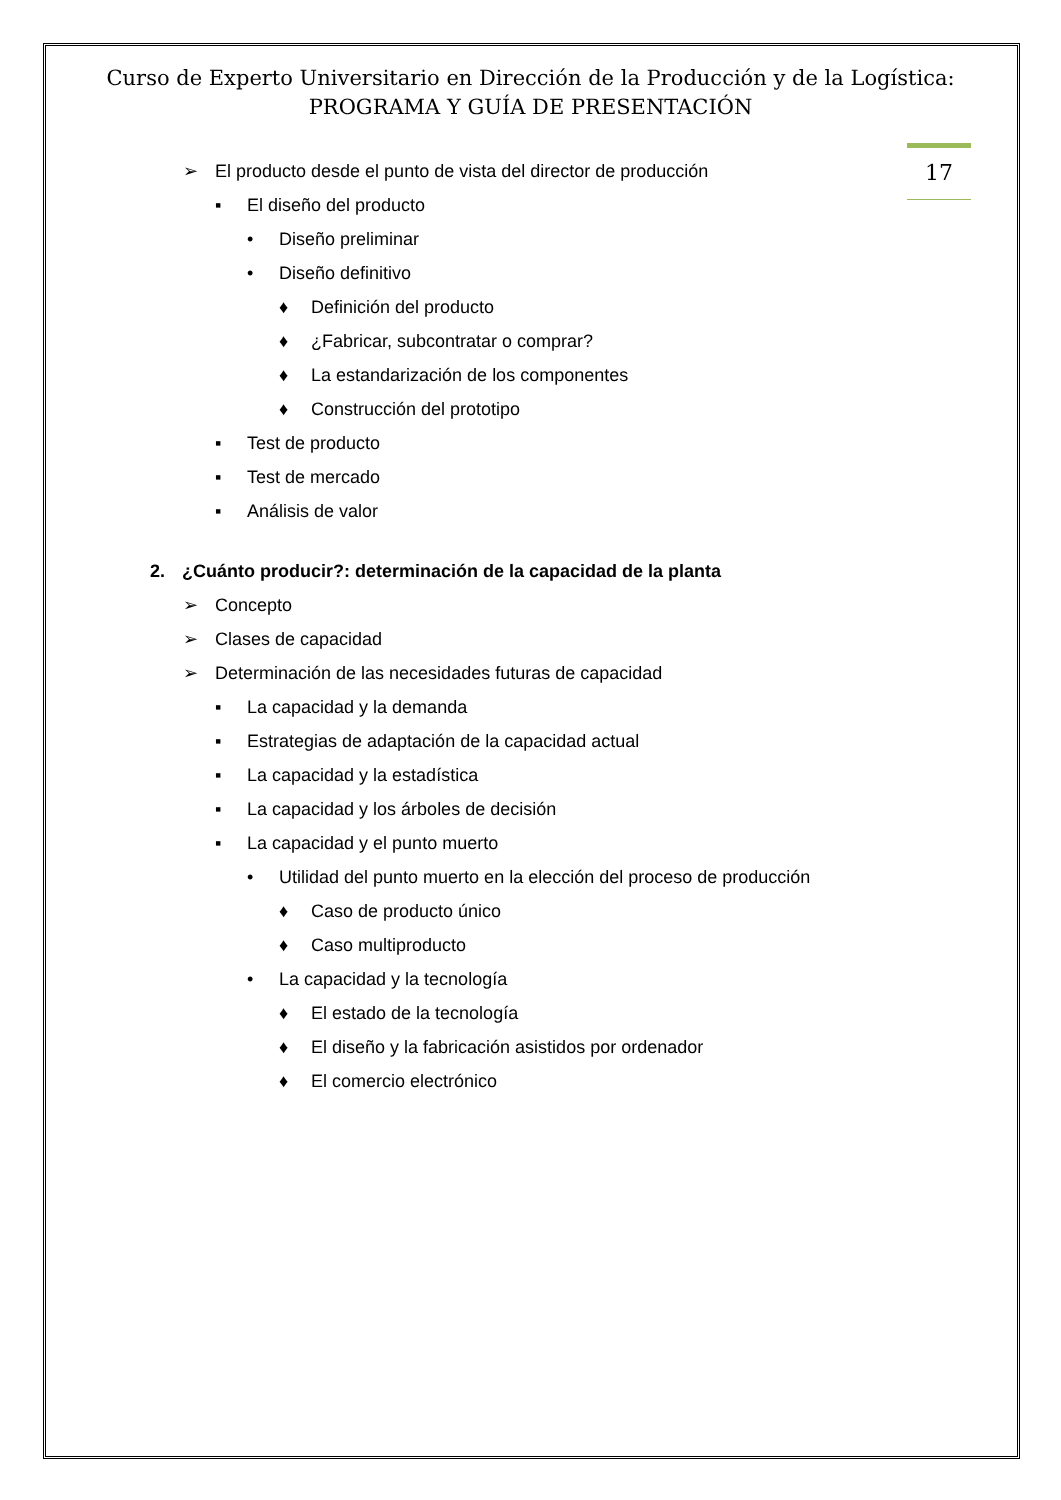Curso de Experto Universitario en Dirección de la Producción y de la Logística:
PROGRAMA Y GUÍA DE PRESENTACIÓN
17
➢ El producto desde el punto de vista del director de producción
▪ El diseño del producto
• Diseño preliminar
• Diseño definitivo
♦ Definición del producto
♦ ¿Fabricar, subcontratar o comprar?
♦ La estandarización de los componentes
♦ Construcción del prototipo
▪ Test de producto
▪ Test de mercado
▪ Análisis de valor
2. ¿Cuánto producir?: determinación de la capacidad de la planta
➢ Concepto
➢ Clases de capacidad
➢ Determinación de las necesidades futuras de capacidad
▪ La capacidad y la demanda
▪ Estrategias de adaptación de la capacidad actual
▪ La capacidad y la estadística
▪ La capacidad y los árboles de decisión
▪ La capacidad y el punto muerto
• Utilidad del punto muerto en la elección del proceso de producción
♦ Caso de producto único
♦ Caso multiproducto
• La capacidad y la tecnología
♦ El estado de la tecnología
♦ El diseño y la fabricación asistidos por ordenador
♦ El comercio electrónico